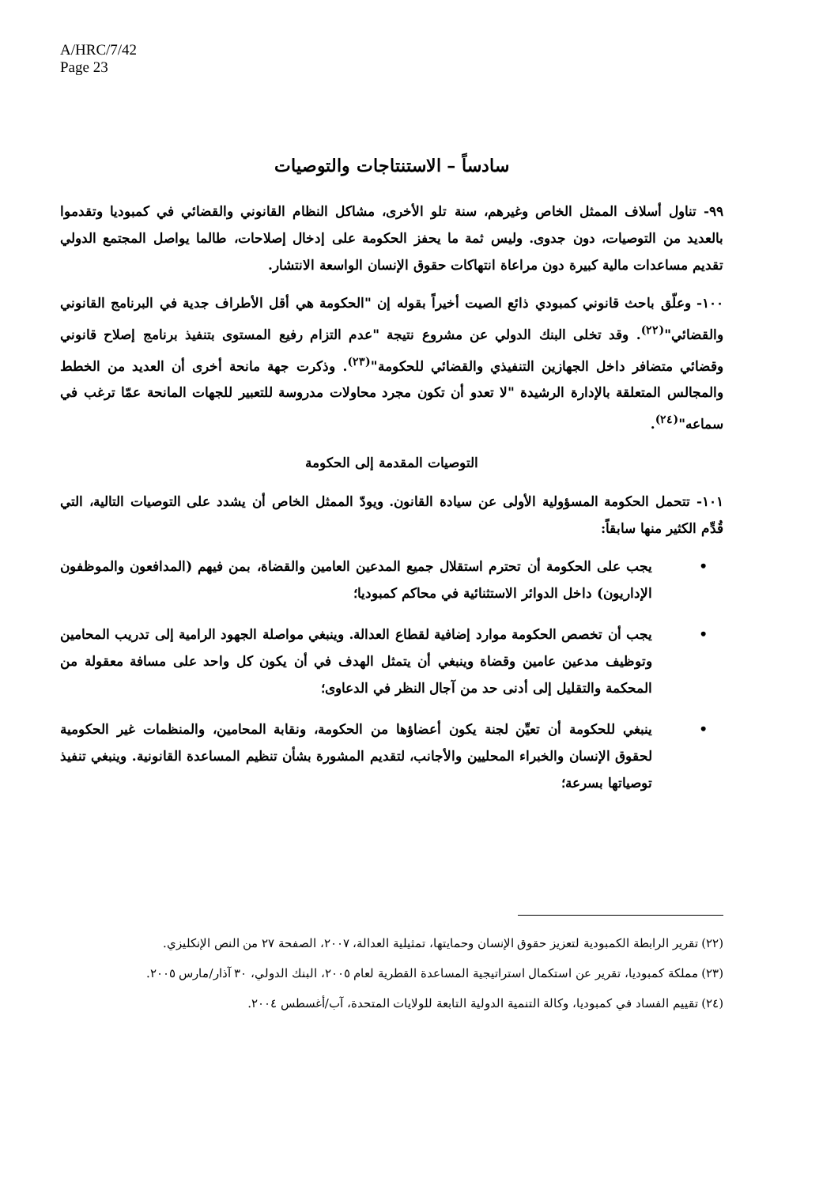A/HRC/7/42
Page 23
سادساً – الاستنتاجات والتوصيات
٩٩- تناول أسلاف الممثل الخاص وغيرهم، سنة تلو الأخرى، مشاكل النظام القانوني والقضائي في كمبوديا وتقدموا بالعديد من التوصيات، دون جدوى. وليس ثمة ما يحفز الحكومة على إدخال إصلاحات، طالما يواصل المجتمع الدولي تقديم مساعدات مالية كبيرة دون مراعاة انتهاكات حقوق الإنسان الواسعة الانتشار.
١٠٠- وعلّق باحث قانوني كمبودي ذائع الصيت أخيراً بقوله إن "الحكومة هي أقل الأطراف جدية في البرنامج القانوني والقضائي"<sup>(٢٢)</sup>. وقد تخلى البنك الدولي عن مشروع نتيجة "عدم التزام رفيع المستوى بتنفيذ برنامج إصلاح قانوني وقضائي متضافر داخل الجهازين التنفيذي والقضائي للحكومة"<sup>(٢٣)</sup>. وذكرت جهة مانحة أخرى أن العديد من الخطط والمجالس المتعلقة بالإدارة الرشيدة "لا تعدو أن تكون مجرد محاولات مدروسة للتعبير للجهات المانحة عمّا ترغب في سماعه"<sup>(٢٤)</sup>.
التوصيات المقدمة إلى الحكومة
١٠١- تتحمل الحكومة المسؤولية الأولى عن سيادة القانون. ويودّ الممثل الخاص أن يشدد على التوصيات التالية، التي قُدِّم الكثير منها سابقاً:
• يجب على الحكومة أن تحترم استقلال جميع المدعين العامين والقضاة، بمن فيهم (المدافعون والموظفون الإداريون) داخل الدوائر الاستثنائية في محاكم كمبوديا؛
• يجب أن تخصص الحكومة موارد إضافية لقطاع العدالة. وينبغي مواصلة الجهود الرامية إلى تدريب المحامين وتوظيف مدعين عامين وقضاة وينبغي أن يتمثل الهدف في أن يكون كل واحد على مسافة معقولة من المحكمة والتقليل إلى أدنى حد من آجال النظر في الدعاوى؛
• ينبغي للحكومة أن تعيِّن لجنة يكون أعضاؤها من الحكومة، ونقابة المحامين، والمنظمات غير الحكومية لحقوق الإنسان والخبراء المحليين والأجانب، لتقديم المشورة بشأن تنظيم المساعدة القانونية. وينبغي تنفيذ توصياتها بسرعة؛
(٢٢) تقرير الرابطة الكمبودية لتعزيز حقوق الإنسان وحمايتها، تمثيلية العدالة، ٢٠٠٧، الصفحة ٢٧ من النص الإنكليزي.
(٢٣) مملكة كمبوديا، تقرير عن استكمال استراتيجية المساعدة القطرية لعام ٢٠٠٥، البنك الدولي، ٣٠ آذار/مارس ٢٠٠٥.
(٢٤) تقييم الفساد في كمبوديا، وكالة التنمية الدولية التابعة للولايات المتحدة، آب/أغسطس ٢٠٠٤.